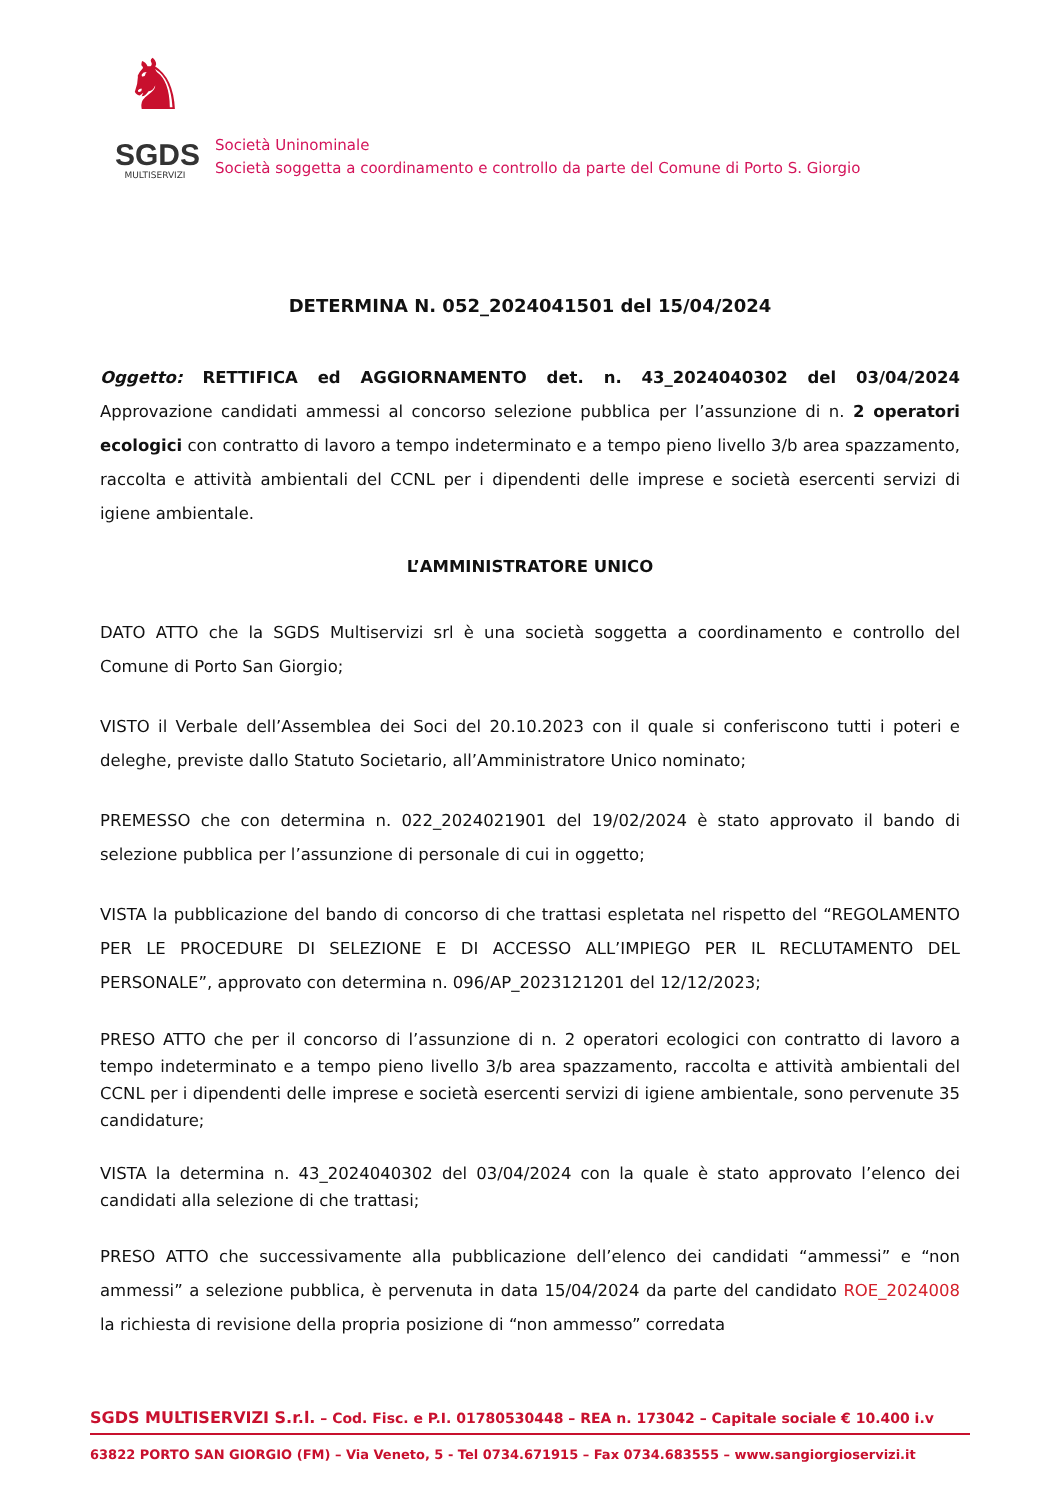♞
SGDS
MULTISERVIZI
Società Uninominale
Società soggetta a coordinamento e controllo da parte del Comune di Porto S. Giorgio
DETERMINA N. 052_2024041501 del 15/04/2024
Oggetto: RETTIFICA ed AGGIORNAMENTO det. n. 43_2024040302 del 03/04/2024 Approvazione candidati ammessi al concorso selezione pubblica per l’assunzione di n. 2 operatori ecologici con contratto di lavoro a tempo indeterminato e a tempo pieno livello 3/b area spazzamento, raccolta e attività ambientali del CCNL per i dipendenti delle imprese e società esercenti servizi di igiene ambientale.
L’AMMINISTRATORE UNICO
DATO ATTO che la SGDS Multiservizi srl è una società soggetta a coordinamento e controllo del Comune di Porto San Giorgio;
VISTO il Verbale dell’Assemblea dei Soci del 20.10.2023 con il quale si conferiscono tutti i poteri e deleghe, previste dallo Statuto Societario, all’Amministratore Unico nominato;
PREMESSO che con determina n. 022_2024021901 del 19/02/2024 è stato approvato il bando di selezione pubblica per l’assunzione di personale di cui in oggetto;
VISTA la pubblicazione del bando di concorso di che trattasi espletata nel rispetto del “REGOLAMENTO PER LE PROCEDURE DI SELEZIONE E DI ACCESSO ALL’IMPIEGO PER IL RECLUTAMENTO DEL PERSONALE”, approvato con determina n. 096/AP_2023121201 del 12/12/2023;
PRESO ATTO che per il concorso di l’assunzione di n. 2 operatori ecologici con contratto di lavoro a tempo indeterminato e a tempo pieno livello 3/b area spazzamento, raccolta e attività ambientali del CCNL per i dipendenti delle imprese e società esercenti servizi di igiene ambientale, sono pervenute 35 candidature;
VISTA la determina n. 43_2024040302 del 03/04/2024 con la quale è stato approvato l’elenco dei candidati alla selezione di che trattasi;
PRESO ATTO che successivamente alla pubblicazione dell’elenco dei candidati “ammessi” e “non ammessi” a selezione pubblica, è pervenuta in data 15/04/2024 da parte del candidato ROE_2024008 la richiesta di revisione della propria posizione di “non ammesso” corredata
SGDS MULTISERVIZI S.r.l. – Cod. Fisc. e P.I. 01780530448 – REA n. 173042 – Capitale sociale € 10.400 i.v
63822 PORTO SAN GIORGIO (FM) – Via Veneto, 5 - Tel 0734.671915 – Fax 0734.683555 – www.sangiorgioservizi.it